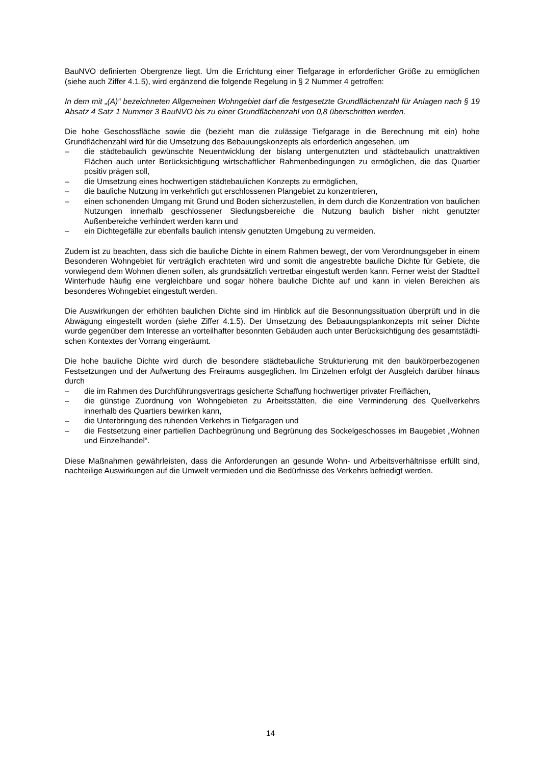BauNVO definierten Obergrenze liegt. Um die Errichtung einer Tiefgarage in erforderlicher Größe zu ermöglichen (siehe auch Ziffer 4.1.5), wird ergänzend die folgende Regelung in § 2 Nummer 4 getroffen:
In dem mit „(A)“ bezeichneten Allgemeinen Wohngebiet darf die festgesetzte Grundflächen­zahl für Anlagen nach § 19 Absatz 4 Satz 1 Nummer 3 BauNVO bis zu einer Grundflächen­zahl von 0,8 überschritten werden.
Die hohe Geschossfläche sowie die (bezieht man die zulässige Tiefgarage in die Berech­nung mit ein) hohe Grundflächenzahl wird für die Umsetzung des Bebauungskonzepts als er­forderlich angesehen, um
– die städtebaulich gewünschte Neuentwicklung der bislang untergenutzten und städte­baulich unattraktiven Flächen auch unter Berücksichtigung wirtschaftlicher Rahmenbe­dingungen zu ermöglichen, die das Quartier positiv prägen soll,
– die Umsetzung eines hochwertigen städtebaulichen Konzepts zu ermöglichen,
– die bauliche Nutzung im verkehrlich gut erschlossenen Plangebiet zu konzentrieren,
– einen schonenden Umgang mit Grund und Boden sicherzustellen, in dem durch die Kon­zentration von baulichen Nutzungen innerhalb geschlossener Siedlungsbereiche die Nutzung baulich bisher nicht genutzter Außenbereiche verhindert werden kann und
– ein Dichtegefälle zur ebenfalls baulich intensiv genutzten Umgebung zu vermeiden.
Zudem ist zu beachten, dass sich die bauliche Dichte in einem Rahmen bewegt, der vom Ve­rordnungsgeber in einem Besonderen Wohngebiet für verträglich erachteten wird und somit die angestrebte bauliche Dichte für Gebiete, die vorwiegend dem Wohnen dienen sollen, als grundsätzlich vertretbar eingestuft werden kann. Ferner weist der Stadtteil Winterhude häufig eine vergleichbare und sogar höhere bauliche Dichte auf und kann in vielen Bereichen als besonderes Wohngebiet eingestuft werden.
Die Auswirkungen der erhöhten baulichen Dichte sind im Hinblick auf die Besonnungssituation überprüft und in die Abwägung eingestellt worden (siehe Ziffer 4.1.5). Der Umsetzung des Bebauungsplankonzepts mit seiner Dichte wurde gegenüber dem Inte­resse an vorteilhafter besonnten Gebäuden auch unter Berücksichtigung des gesamtstädti­schen Kontextes der Vorrang eingeräumt.
Die hohe bauliche Dichte wird durch die besondere städtebauliche Strukturierung mit den baukörperbezogenen Festsetzungen und der Aufwertung des Freiraums ausgeglichen. Im Einzelnen erfolgt der Ausgleich darüber hinaus durch
– die im Rahmen des Durchführungsvertrags gesicherte Schaffung hochwertiger privater Freiflächen,
– die günstige Zuordnung von Wohngebieten zu Arbeitsstätten, die eine Verminderung des Quellverkehrs innerhalb des Quartiers bewirken kann,
– die Unterbringung des ruhenden Verkehrs in Tiefgaragen und
– die Festsetzung einer partiellen Dachbegrünung und Begrünung des Sockelgeschosses im Baugebiet „Wohnen und Einzelhandel“.
Diese Maßnahmen gewährleisten, dass die Anforderungen an gesunde Wohn- und Arbeits­verhältnisse erfüllt sind, nachteilige Auswirkungen auf die Umwelt vermieden und die Be­dürfnisse des Verkehrs befriedigt werden.
14